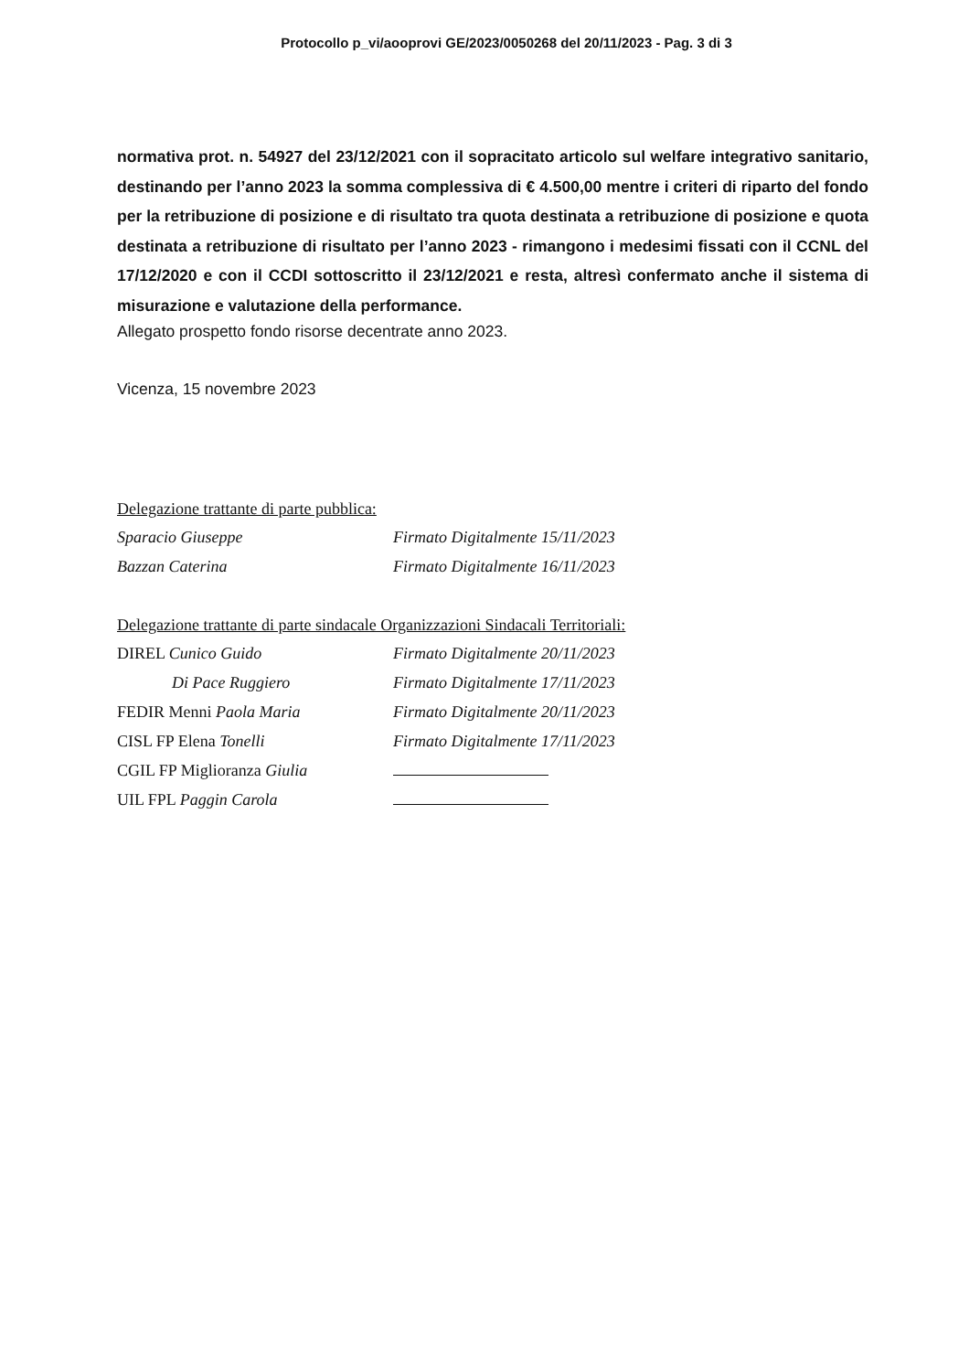Protocollo p_vi/aooprovi GE/2023/0050268 del 20/11/2023 - Pag. 3 di 3
normativa prot. n. 54927 del 23/12/2021 con il sopracitato articolo sul welfare integrativo sanitario, destinando per l’anno 2023 la somma complessiva di € 4.500,00 mentre i criteri di riparto del fondo per la retribuzione di posizione e di risultato tra quota destinata a retribuzione di posizione e quota destinata a retribuzione di risultato per l’anno 2023 - rimangono i medesimi fissati con il CCNL del 17/12/2020 e con il CCDI sottoscritto il 23/12/2021 e resta, altresì confermato anche il sistema di misurazione e valutazione della performance.
Allegato prospetto fondo risorse decentrate anno 2023.
Vicenza, 15 novembre 2023
Delegazione trattante di parte pubblica:
Sparacio Giuseppe
Firmato Digitalmente 15/11/2023
Bazzan Caterina
Firmato Digitalmente 16/11/2023
Delegazione trattante di parte sindacale Organizzazioni Sindacali Territoriali:
DIREL Cunico Guido
Firmato Digitalmente 20/11/2023
Di Pace Ruggiero
Firmato Digitalmente 17/11/2023
FEDIR Menni Paola Maria
Firmato Digitalmente 20/11/2023
CISL FP Elena Tonelli
Firmato Digitalmente 17/11/2023
CGIL FP Miglioranza Giulia
UIL FPL Paggin Carola